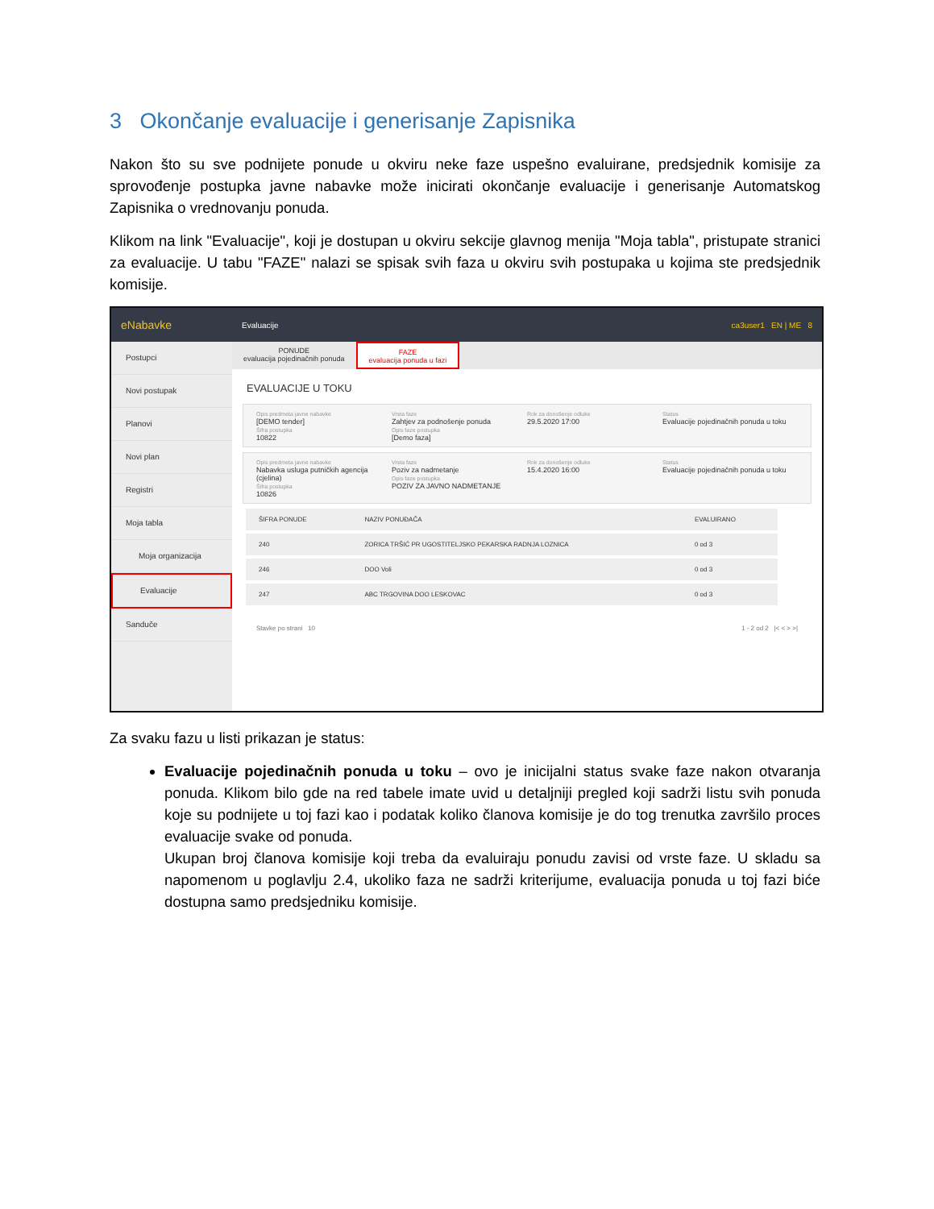3 Okončanje evaluacije i generisanje Zapisnika
Nakon što su sve podnijete ponude u okviru neke faze uspešno evaluirane, predsjednik komisije za sprovođenje postupka javne nabavke može inicirati okončanje evaluacije i generisanje Automatskog Zapisnika o vrednovanju ponuda.
Klikom na link "Evaluacije", koji je dostupan u okviru sekcije glavnog menija "Moja tabla", pristupate stranici za evaluacije. U tabu "FAZE" nalazi se spisak svih faza u okviru svih postupaka u kojima ste predsjednik komisije.
eNabavke Evaluacije ca3user1 EN | ME 8
Postupci
Novi postupak
Planovi
Novi plan
Registri
Moja tabla
Moja organizacija
Evaluacije
Sanduče
PONUDE
evaluacija pojedinačnih ponuda
FAZE
evaluacija ponuda u fazi
EVALUACIJE U TOKU
Opis predmeta javne nabavke
[DEMO tender]
Šifra postupka
10822
Vrsta faze
Zahtjev za podnošenje ponuda
Opis faze postupka
[Demo faza]
Rok za donošenje odluke
29.5.2020 17:00
Status
Evaluacije pojedinačnih ponuda u toku
Opis predmeta javne nabavke
Nabavka usluga putničkih agencija (cjelina)
Šifra postupka
10826
Vrsta faze
Poziv za nadmetanje
Opis faze postupka
POZIV ZA JAVNO NADMETANJE
Rok za donošenje odluke
15.4.2020 16:00
Status
Evaluacije pojedinačnih ponuda u toku
| ŠIFRA PONUDE | NAZIV PONUĐAČA | EVALUIRANO |
| --- | --- | --- |
| 240 | ZORICA TRŠIĆ PR UGOSTITELJSKO PEKARSKA RADNJA LOZNICA | 0 od 3 |
| 246 | DOO Voli | 0 od 3 |
| 247 | ABC TRGOVINA DOO LESKOVAC | 0 od 3 |
Stavke po strani 10 1 - 2 od 2 |< < > >|
Za svaku fazu u listi prikazan je status:
Evaluacije pojedinačnih ponuda u toku – ovo je inicijalni status svake faze nakon otvaranja ponuda. Klikom bilo gde na red tabele imate uvid u detaljniji pregled koji sadrži listu svih ponuda koje su podnijete u toj fazi kao i podatak koliko članova komisije je do tog trenutka završilo proces evaluacije svake od ponuda.
Ukupan broj članova komisije koji treba da evaluiraju ponudu zavisi od vrste faze. U skladu sa napomenom u poglavlju 2.4, ukoliko faza ne sadrži kriterijume, evaluacija ponuda u toj fazi biće dostupna samo predsjedniku komisije.